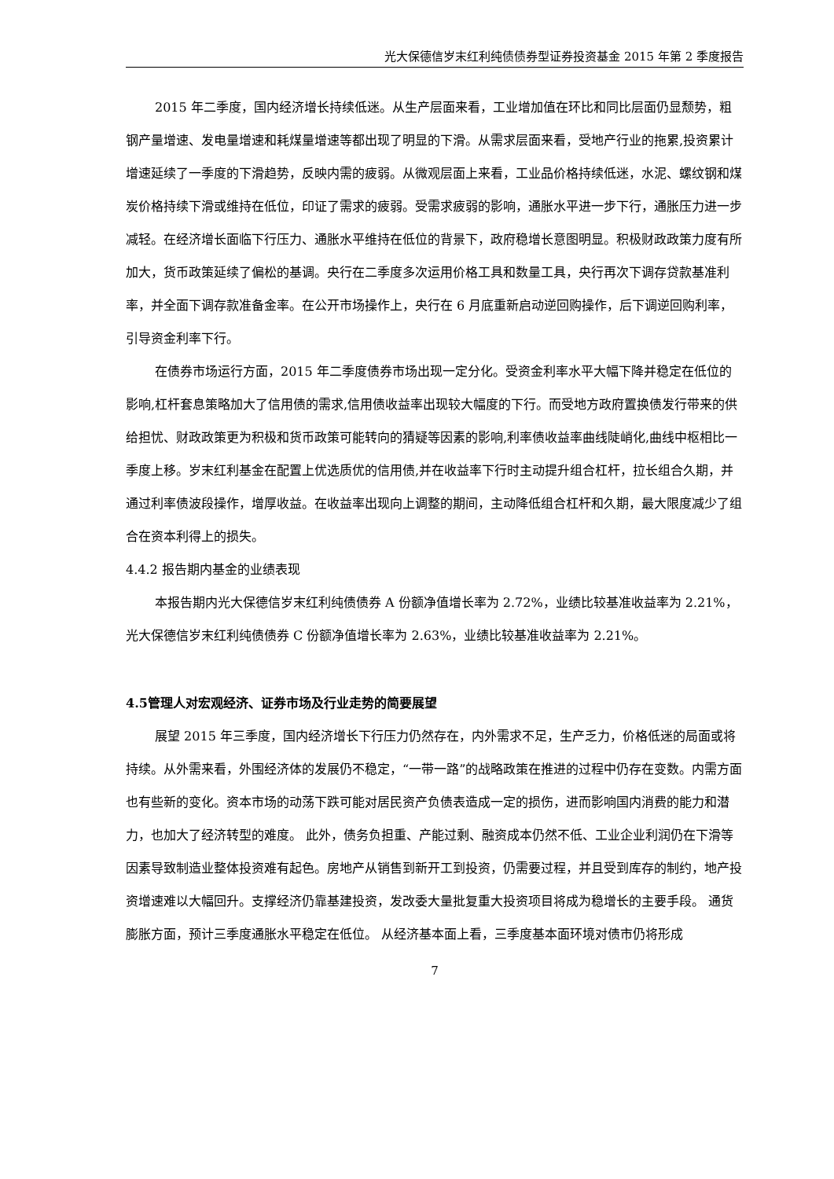光大保德信岁末红利纯债债券型证券投资基金 2015 年第 2 季度报告
2015 年二季度，国内经济增长持续低迷。从生产层面来看，工业增加值在环比和同比层面仍显颓势，粗钢产量增速、发电量增速和耗煤量增速等都出现了明显的下滑。从需求层面来看，受地产行业的拖累,投资累计增速延续了一季度的下滑趋势，反映内需的疲弱。从微观层面上来看，工业品价格持续低迷，水泥、螺纹钢和煤炭价格持续下滑或维持在低位，印证了需求的疲弱。受需求疲弱的影响，通胀水平进一步下行，通胀压力进一步减轻。在经济增长面临下行压力、通胀水平维持在低位的背景下，政府稳增长意图明显。积极财政政策力度有所加大，货币政策延续了偏松的基调。央行在二季度多次运用价格工具和数量工具，央行再次下调存贷款基准利率，并全面下调存款准备金率。在公开市场操作上，央行在 6 月底重新启动逆回购操作，后下调逆回购利率，引导资金利率下行。
在债券市场运行方面，2015 年二季度债券市场出现一定分化。受资金利率水平大幅下降并稳定在低位的影响,杠杆套息策略加大了信用债的需求,信用债收益率出现较大幅度的下行。而受地方政府置换债发行带来的供给担忧、财政政策更为积极和货币政策可能转向的猜疑等因素的影响,利率债收益率曲线陡峭化,曲线中枢相比一季度上移。岁末红利基金在配置上优选质优的信用债,并在收益率下行时主动提升组合杠杆，拉长组合久期，并通过利率债波段操作，增厚收益。在收益率出现向上调整的期间，主动降低组合杠杆和久期，最大限度减少了组合在资本利得上的损失。
4.4.2 报告期内基金的业绩表现
本报告期内光大保德信岁末红利纯债债券 A 份额净值增长率为 2.72%，业绩比较基准收益率为 2.21%，光大保德信岁末红利纯债债券 C 份额净值增长率为 2.63%，业绩比较基准收益率为 2.21%。
4.5管理人对宏观经济、证券市场及行业走势的简要展望
展望 2015 年三季度，国内经济增长下行压力仍然存在，内外需求不足，生产乏力，价格低迷的局面或将持续。从外需来看，外围经济体的发展仍不稳定，“一带一路”的战略政策在推进的过程中仍存在变数。内需方面也有些新的变化。资本市场的动荡下跌可能对居民资产负债表造成一定的损伤，进而影响国内消费的能力和潜力，也加大了经济转型的难度。 此外，债务负担重、产能过剩、融资成本仍然不低、工业企业利润仍在下滑等因素导致制造业整体投资难有起色。房地产从销售到新开工到投资，仍需要过程，并且受到库存的制约，地产投资增速难以大幅回升。支撑经济仍靠基建投资，发改委大量批复重大投资项目将成为稳增长的主要手段。 通货膨胀方面，预计三季度通胀水平稳定在低位。 从经济基本面上看，三季度基本面环境对债市仍将形成
7